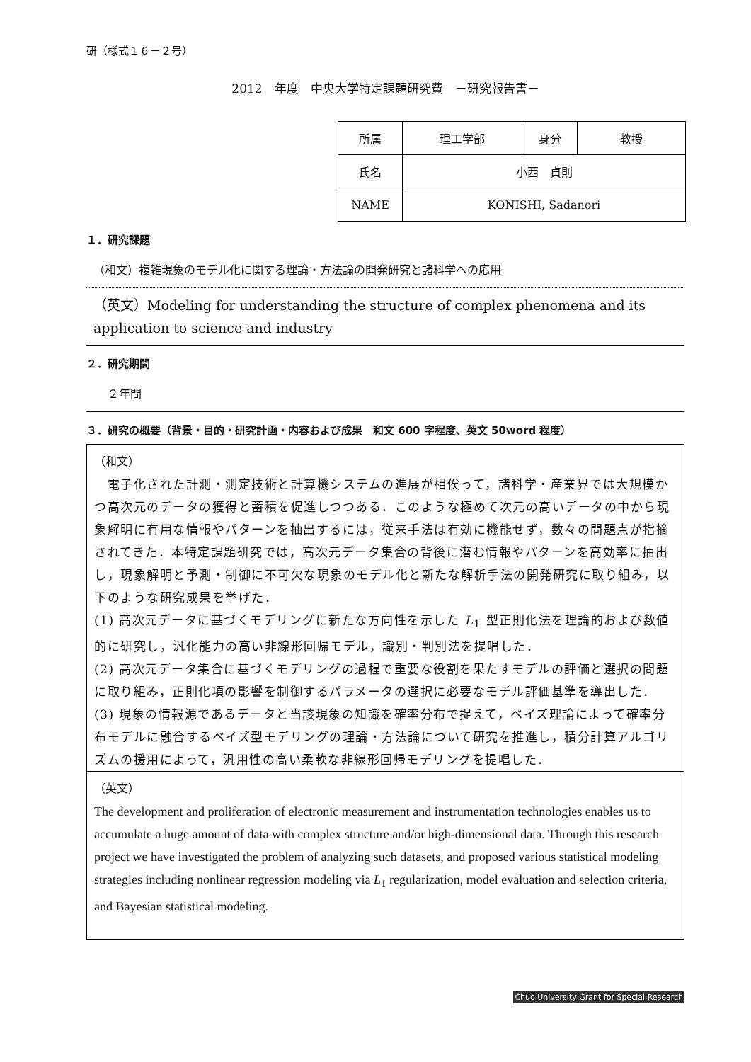研（様式１６－２号）
2012　年度　中央大学特定課題研究費　－研究報告書－
| 所属 | 理工学部 | 身分 | 教授 |
| 氏名 | 小西 貞則 | | |
| NAME | KONISHI, Sadanori | | |
１．研究課題
（和文）複雑現象のモデル化に関する理論・方法論の開発研究と諸科学への応用
（英文）Modeling for understanding the structure of complex phenomena and its application to science and industry
２．研究期間
２年間
３．研究の概要（背景・目的・研究計画・内容および成果　和文 600 字程度、英文 50word 程度）
（和文）
　電子化された計測・測定技術と計算機システムの進展が相俟って，諸科学・産業界では大規模かつ高次元のデータの獲得と蓄積を促進しつつある．このような極めて次元の高いデータの中から現象解明に有用な情報やパターンを抽出するには，従来手法は有効に機能せず，数々の問題点が指摘されてきた．本特定課題研究では，高次元データ集合の背後に潜む情報やパターンを高効率に抽出し，現象解明と予測・制御に不可欠な現象のモデル化と新たな解析手法の開発研究に取り組み，以下のような研究成果を挙げた．
(1) 高次元データに基づくモデリングに新たな方向性を示した L<sub>1</sub> 型正則化法を理論的および数値的に研究し，汎化能力の高い非線形回帰モデル，識別・判別法を提唱した．
(2) 高次元データ集合に基づくモデリングの過程で重要な役割を果たすモデルの評価と選択の問題に取り組み，正則化項の影響を制御するパラメータの選択に必要なモデル評価基準を導出した．
(3) 現象の情報源であるデータと当該現象の知識を確率分布で捉えて，ベイズ理論によって確率分布モデルに融合するベイズ型モデリングの理論・方法論について研究を推進し，積分計算アルゴリズムの援用によって，汎用性の高い柔軟な非線形回帰モデリングを提唱した．
（英文）
The development and proliferation of electronic measurement and instrumentation technologies enables us to accumulate a huge amount of data with complex structure and/or high-dimensional data. Through this research project we have investigated the problem of analyzing such datasets, and proposed various statistical modeling strategies including nonlinear regression modeling via L<sub>1</sub> regularization, model evaluation and selection criteria, and Bayesian statistical modeling.
Chuo University Grant for Special Research